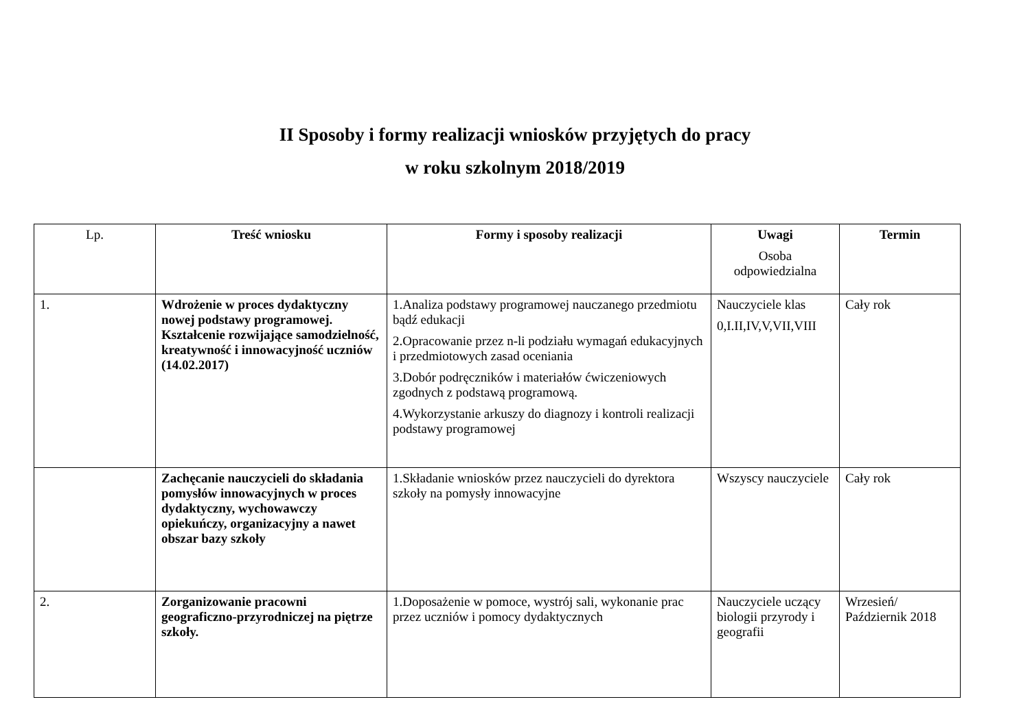II Sposoby i formy realizacji wniosków przyjętych do pracy
w roku szkolnym 2018/2019
| Lp. | Treść wniosku | Formy i sposoby realizacji | Uwagi Osoba odpowiedzialna | Termin |
| --- | --- | --- | --- | --- |
| 1. | Wdrożenie w proces dydaktyczny nowej podstawy programowej. Kształcenie rozwijające samodzielność, kreatywność i innowacyjność uczniów (14.02.2017) | 1.Analiza podstawy programowej nauczanego przedmiotu bądź edukacji 2.Opracowanie przez n-li podziału wymagań edukacyjnych i przedmiotowych zasad oceniania 3.Dobór podręczników i materiałów ćwiczeniowych zgodnych z podstawą programową. 4.Wykorzystanie arkuszy do diagnozy i kontroli realizacji podstawy programowej | Nauczyciele klas 0,I.II,IV,V,VII,VIII | Cały rok |
| | Zachęcanie nauczycieli do składania pomysłów innowacyjnych w proces dydaktyczny, wychowawczy opiekuńczy, organizacyjny a nawet obszar bazy szkoły | 1.Składanie wniosków przez nauczycieli do dyrektora szkoły na pomysły innowacyjne | Wszyscy nauczyciele | Cały rok |
| 2. | Zorganizowanie pracowni geograficzno-przyrodniczej na piętrze szkoły. | 1.Doposażenie w pomoce, wystrój sali, wykonanie prac przez uczniów i pomocy dydaktycznych | Nauczyciele uczący biologii przyrody i geografii | Wrzesień/ Październik 2018 |